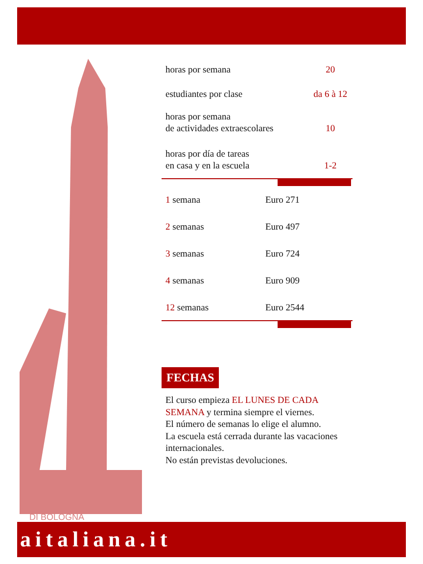DI BOLOGNA
| horas por semana | 20 |
| estudiantes por clase | da 6 à 12 |
| horas por semana de actividades extraescolares | 10 |
| horas por día de tareas en casa y en la escuela | 1-2 |
| 1 semana | Euro 271 |
| 2 semanas | Euro 497 |
| 3 semanas | Euro 724 |
| 4 semanas | Euro 909 |
| 12 semanas | Euro 2544 |
FECHAS
El curso empieza EL LUNES DE CADA SEMANA y termina siempre el viernes.
El número de semanas lo elige el alumno.
La escuela está cerrada durante las vacaciones internacionales.
No están previstas devoluciones.
aitaliana.it